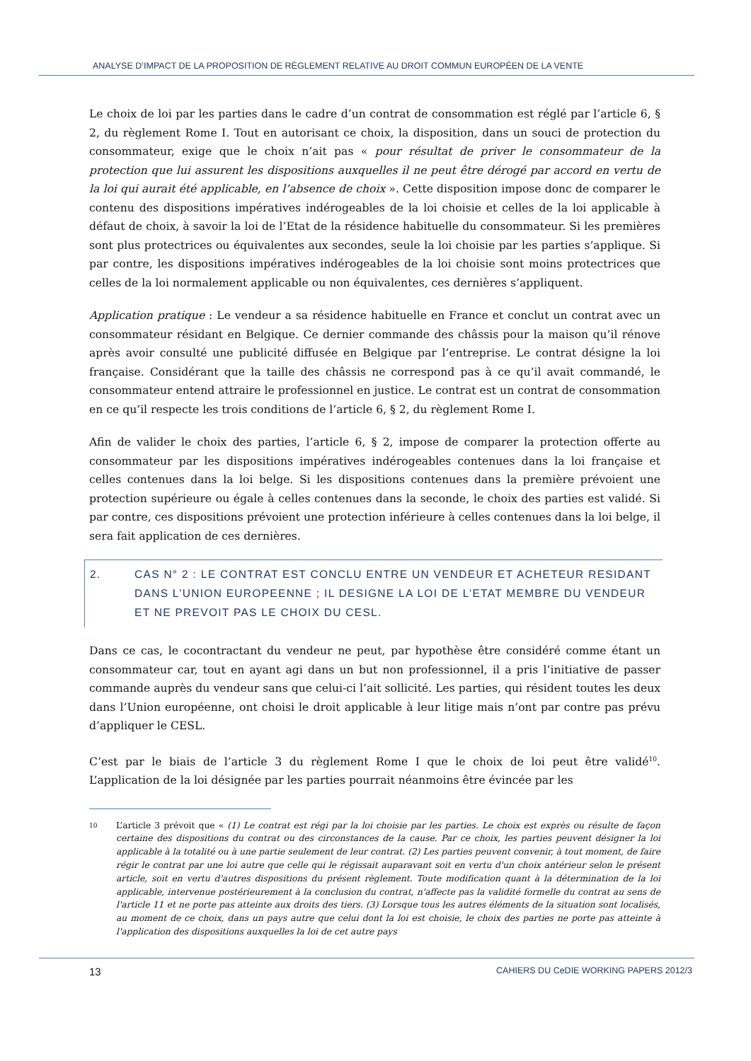ANALYSE D’IMPACT DE LA PROPOSITION DE RÈGLEMENT RELATIVE AU DROIT COMMUN EUROPÉEN DE LA VENTE
Le choix de loi par les parties dans le cadre d’un contrat de consommation est réglé par l’article 6, § 2, du règlement Rome I. Tout en autorisant ce choix, la disposition, dans un souci de protection du consommateur, exige que le choix n’ait pas « pour résultat de priver le consommateur de la protection que lui assurent les dispositions auxquelles il ne peut être dérogé par accord en vertu de la loi qui aurait été applicable, en l’absence de choix ». Cette disposition impose donc de comparer le contenu des dispositions impératives indérogeables de la loi choisie et celles de la loi applicable à défaut de choix, à savoir la loi de l’Etat de la résidence habituelle du consommateur. Si les premières sont plus protectrices ou équivalentes aux secondes, seule la loi choisie par les parties s’applique. Si par contre, les dispositions impératives indérogeables de la loi choisie sont moins protectrices que celles de la loi normalement applicable ou non équivalentes, ces dernières s’appliquent.
Application pratique : Le vendeur a sa résidence habituelle en France et conclut un contrat avec un consommateur résidant en Belgique. Ce dernier commande des châssis pour la maison qu’il rénove après avoir consulté une publicité diffusée en Belgique par l’entreprise. Le contrat désigne la loi française. Considérant que la taille des châssis ne correspond pas à ce qu’il avait commandé, le consommateur entend attraire le professionnel en justice. Le contrat est un contrat de consommation en ce qu’il respecte les trois conditions de l’article 6, § 2, du règlement Rome I.
Afin de valider le choix des parties, l’article 6, § 2, impose de comparer la protection offerte au consommateur par les dispositions impératives indérogeables contenues dans la loi française et celles contenues dans la loi belge. Si les dispositions contenues dans la première prévoient une protection supérieure ou égale à celles contenues dans la seconde, le choix des parties est validé. Si par contre, ces dispositions prévoient une protection inférieure à celles contenues dans la loi belge, il sera fait application de ces dernières.
2. CAS N° 2 : LE CONTRAT EST CONCLU ENTRE UN VENDEUR ET ACHETEUR RESIDANT DANS L’UNION EUROPEENNE ; IL DESIGNE LA LOI DE L’ETAT MEMBRE DU VENDEUR ET NE PREVOIT PAS LE CHOIX DU CESL.
Dans ce cas, le cocontractant du vendeur ne peut, par hypothèse être considéré comme étant un consommateur car, tout en ayant agi dans un but non professionnel, il a pris l’initiative de passer commande auprès du vendeur sans que celui-ci l’ait sollicité. Les parties, qui résident toutes les deux dans l’Union européenne, ont choisi le droit applicable à leur litige mais n’ont par contre pas prévu d’appliquer le CESL.
C’est par le biais de l’article 3 du règlement Rome I que le choix de loi peut être validé<sup>10</sup>. L’application de la loi désignée par les parties pourrait néanmoins être évincée par les
10 L’article 3 prévoit que « (1) Le contrat est régi par la loi choisie par les parties. Le choix est exprès ou résulte de façon certaine des dispositions du contrat ou des circonstances de la cause. Par ce choix, les parties peuvent désigner la loi applicable à la totalité ou à une partie seulement de leur contrat. (2) Les parties peuvent convenir, à tout moment, de faire régir le contrat par une loi autre que celle qui le régissait auparavant soit en vertu d'un choix antérieur selon le présent article, soit en vertu d'autres dispositions du présent règlement. Toute modification quant à la détermination de la loi applicable, intervenue postérieurement à la conclusion du contrat, n'affecte pas la validité formelle du contrat au sens de l'article 11 et ne porte pas atteinte aux droits des tiers. (3) Lorsque tous les autres éléments de la situation sont localisés, au moment de ce choix, dans un pays autre que celui dont la loi est choisie, le choix des parties ne porte pas atteinte à l'application des dispositions auxquelles la loi de cet autre pays
13 CAHIERS DU CeDIE WORKING PAPERS 2012/3